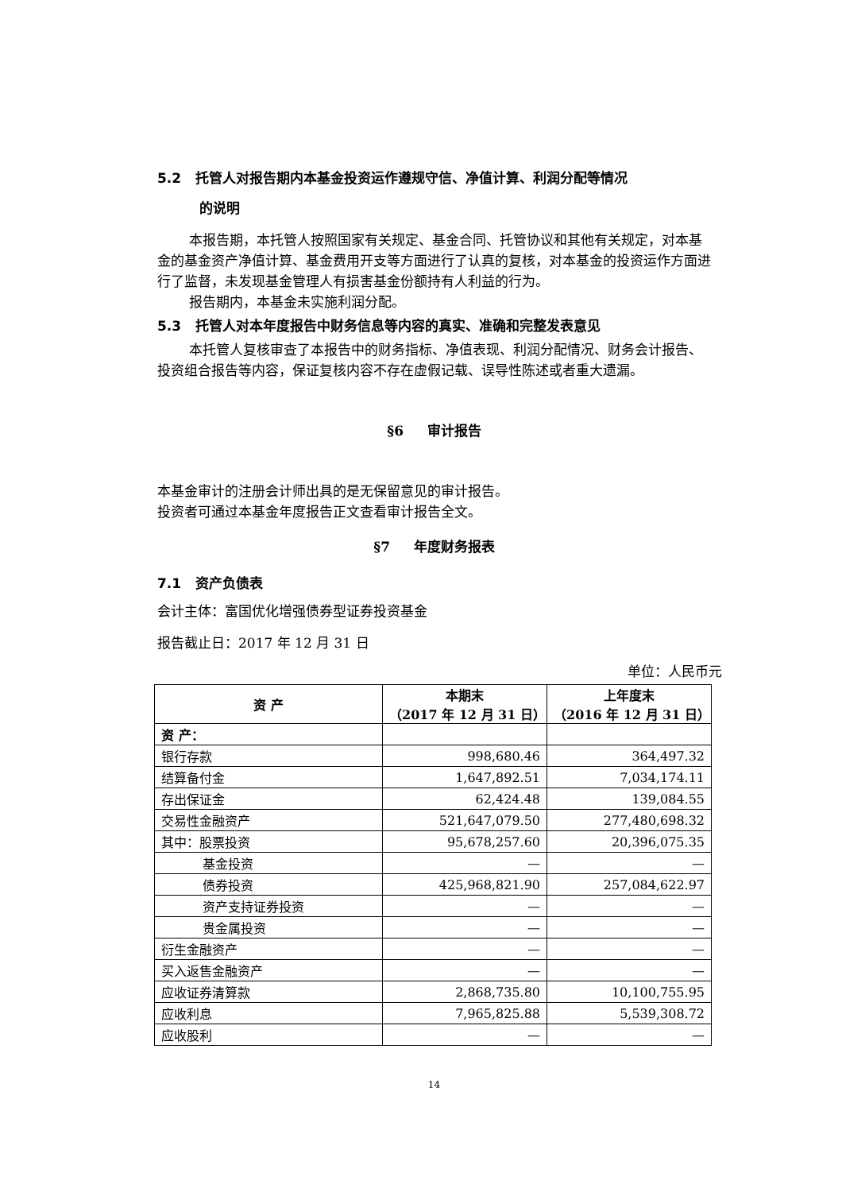5.2 托管人对报告期内本基金投资运作遵规守信、净值计算、利润分配等情况
的说明
本报告期，本托管人按照国家有关规定、基金合同、托管协议和其他有关规定，对本基金的基金资产净值计算、基金费用开支等方面进行了认真的复核，对本基金的投资运作方面进行了监督，未发现基金管理人有损害基金份额持有人利益的行为。
报告期内，本基金未实施利润分配。
5.3 托管人对本年度报告中财务信息等内容的真实、准确和完整发表意见
本托管人复核审查了本报告中的财务指标、净值表现、利润分配情况、财务会计报告、投资组合报告等内容，保证复核内容不存在虚假记载、误导性陈述或者重大遗漏。
§6 审计报告
本基金审计的注册会计师出具的是无保留意见的审计报告。
投资者可通过本基金年度报告正文查看审计报告全文。
§7 年度财务报表
7.1 资产负债表
会计主体：富国优化增强债券型证券投资基金
报告截止日：2017 年 12 月 31 日
单位：人民币元
| 资 产 | 本期末 （2017 年 12 月 31 日） | 上年度末 （2016 年 12 月 31 日） |
| --- | --- | --- |
| 资 产： | | |
| 银行存款 | 998,680.46 | 364,497.32 |
| 结算备付金 | 1,647,892.51 | 7,034,174.11 |
| 存出保证金 | 62,424.48 | 139,084.55 |
| 交易性金融资产 | 521,647,079.50 | 277,480,698.32 |
| 其中：股票投资 | 95,678,257.60 | 20,396,075.35 |
| 基金投资 | — | — |
| 债券投资 | 425,968,821.90 | 257,084,622.97 |
| 资产支持证券投资 | — | — |
| 贵金属投资 | — | — |
| 衍生金融资产 | — | — |
| 买入返售金融资产 | — | — |
| 应收证券清算款 | 2,868,735.80 | 10,100,755.95 |
| 应收利息 | 7,965,825.88 | 5,539,308.72 |
| 应收股利 | — | — |
14